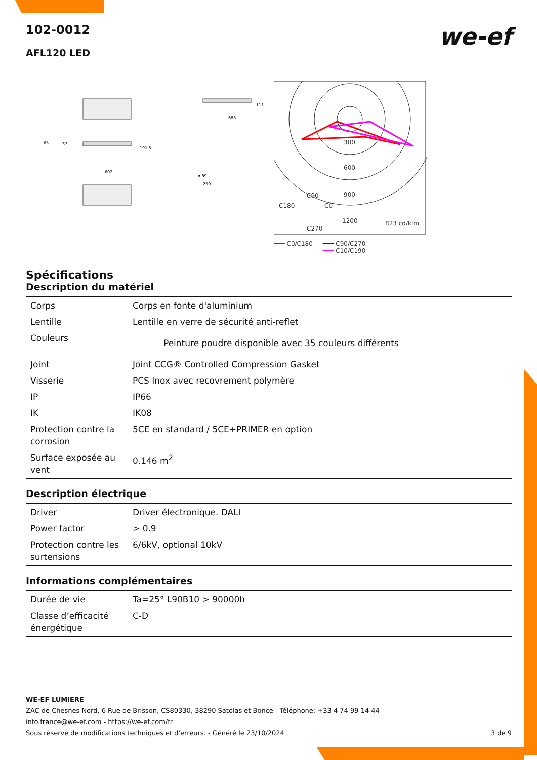we-ef
102-0012
AFL120 LED
683
111
65
37
191,5
602
ø 89
250
300
600
900
C180
C90
C0
1200
C270
823 cd/klm
━━━ C0/C180 ━━━ C90/C270
━━━ C10/C190
Spécifications
Description du matériel
| Corps | Corps en fonte d'aluminium |
| Lentille | Lentille en verre de sécurité anti-reflet |
| Couleurs | Peinture poudre disponible avec 35 couleurs différents |
| Joint | Joint CCG® Controlled Compression Gasket |
| Visserie | PCS Inox avec recovrement polymère |
| IP | IP66 |
| IK | IK08 |
| Protection contre la corrosion | 5CE en standard / 5CE+PRIMER en option |
| Surface exposée au vent | 0.146 m<sup>2</sup> |
Description électrique
| Driver | Driver électronique. DALI |
| Power factor | > 0.9 |
| Protection contre les surtensions | 6/6kV, optional 10kV |
Informations complémentaires
| Durée de vie | Ta=25° L90B10 > 90000h |
| Classe d’efficacité énergétique | C-D |
WE-EF LUMIERE
ZAC de Chesnes Nord, 6 Rue de Brisson, CS80330, 38290 Satolas et Bonce - Téléphone: +33 4 74 99 14 44
info.france@we-ef.com - https://we-ef.com/fr
Sous réserve de modifications techniques et d'erreurs. - Généré le 23/10/2024 3 de 9